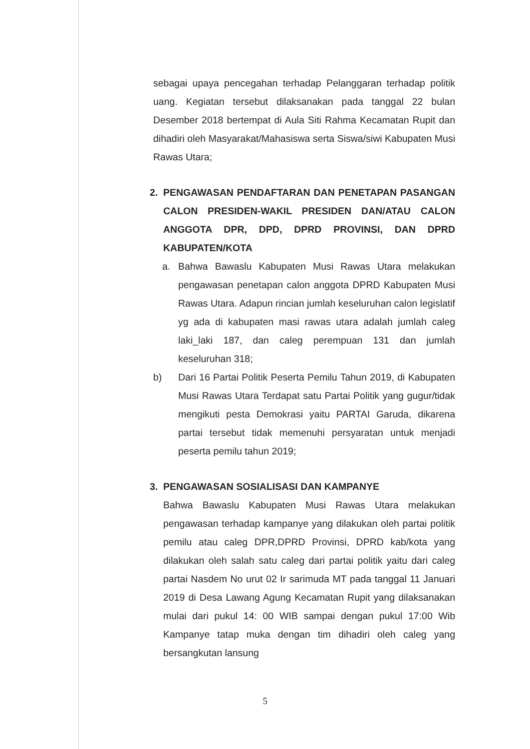sebagai upaya pencegahan terhadap Pelanggaran terhadap politik uang. Kegiatan tersebut dilaksanakan pada tanggal 22 bulan Desember 2018 bertempat di Aula Siti Rahma Kecamatan Rupit dan dihadiri oleh Masyarakat/Mahasiswa serta Siswa/siwi Kabupaten Musi Rawas Utara;
2. PENGAWASAN PENDAFTARAN DAN PENETAPAN PASANGAN CALON PRESIDEN-WAKIL PRESIDEN DAN/ATAU CALON ANGGOTA DPR, DPD, DPRD PROVINSI, DAN DPRD KABUPATEN/KOTA
a. Bahwa Bawaslu Kabupaten Musi Rawas Utara melakukan pengawasan penetapan calon anggota DPRD Kabupaten Musi Rawas Utara. Adapun rincian jumlah keseluruhan calon legislatif yg ada di kabupaten masi rawas utara adalah jumlah caleg laki_laki 187, dan caleg perempuan 131 dan jumlah keseluruhan 318;
b) Dari 16 Partai Politik Peserta Pemilu Tahun 2019, di Kabupaten Musi Rawas Utara Terdapat satu Partai Politik yang gugur/tidak mengikuti pesta Demokrasi yaitu PARTAI Garuda, dikarena partai tersebut tidak memenuhi persyaratan untuk menjadi peserta pemilu tahun 2019;
3. PENGAWASAN SOSIALISASI DAN KAMPANYE
Bahwa Bawaslu Kabupaten Musi Rawas Utara melakukan pengawasan terhadap kampanye yang dilakukan oleh partai politik pemilu atau caleg DPR,DPRD Provinsi, DPRD kab/kota yang dilakukan oleh salah satu caleg dari partai politik yaitu dari caleg partai Nasdem No urut 02 Ir sarimuda MT pada tanggal 11 Januari 2019 di Desa Lawang Agung Kecamatan Rupit yang dilaksanakan mulai dari pukul 14: 00 WIB sampai dengan pukul 17:00 Wib Kampanye tatap muka dengan tim dihadiri oleh caleg yang bersangkutan lansung
5